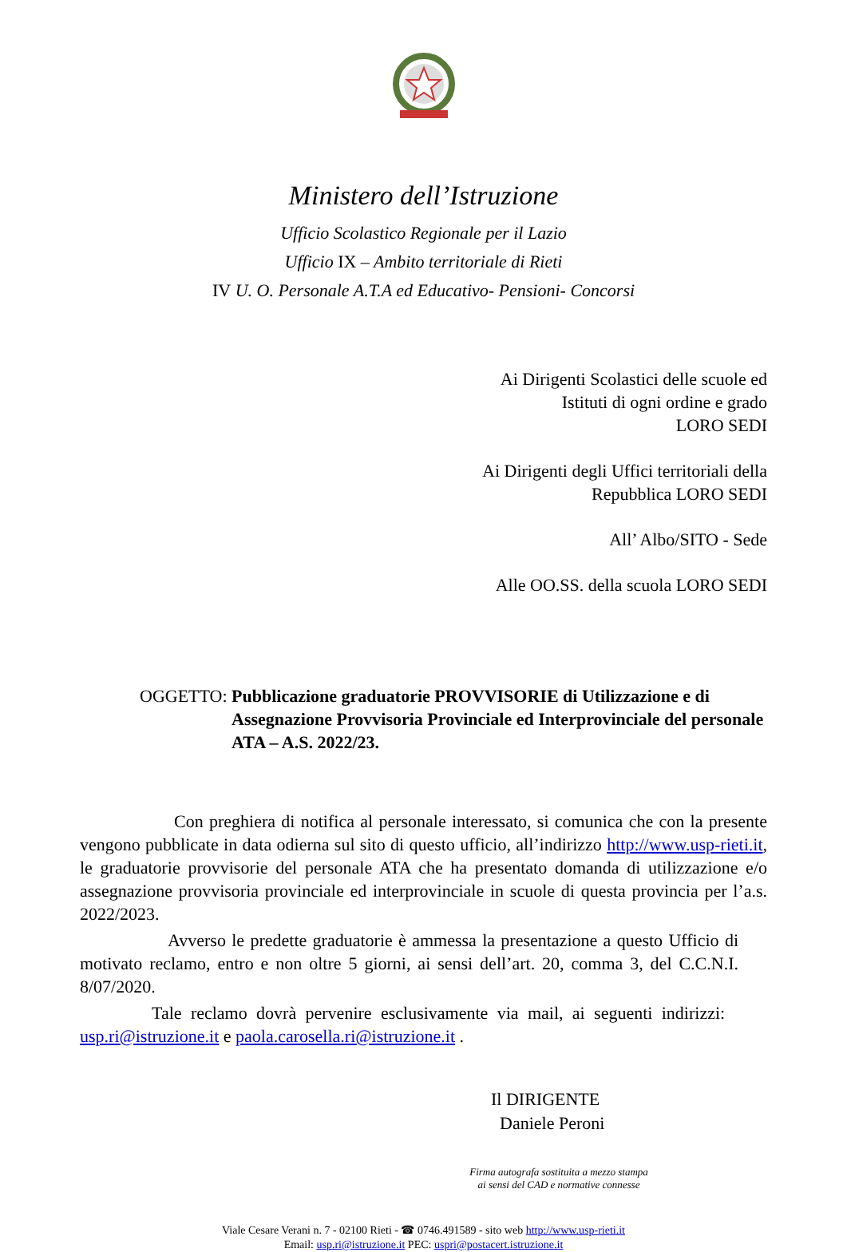Ministero dell’Istruzione
Ufficio Scolastico Regionale per il Lazio
Ufficio IX – Ambito territoriale di Rieti
IV U. O. Personale A.T.A ed Educativo- Pensioni- Concorsi
Ai Dirigenti Scolastici delle scuole ed
Istituti di ogni ordine e grado
LORO SEDI
Ai Dirigenti degli Uffici territoriali della
Repubblica LORO SEDI
All’ Albo/SITO - Sede
Alle OO.SS. della scuola LORO SEDI
OGGETTO: Pubblicazione graduatorie PROVVISORIE di Utilizzazione e di Assegnazione Provvisoria Provinciale ed Interprovinciale del personale ATA – A.S. 2022/23.
Con preghiera di notifica al personale interessato, si comunica che con la presente vengono pubblicate in data odierna sul sito di questo ufficio, all’indirizzo http://www.usp-rieti.it, le graduatorie provvisorie del personale ATA che ha presentato domanda di utilizzazione e/o assegnazione provvisoria provinciale ed interprovinciale in scuole di questa provincia per l’a.s. 2022/2023.
Avverso le predette graduatorie è ammessa la presentazione a questo Ufficio di motivato reclamo, entro e non oltre 5 giorni, ai sensi dell’art. 20, comma 3, del C.C.N.I. 8/07/2020.
Tale reclamo dovrà pervenire esclusivamente via mail, ai seguenti indirizzi: usp.ri@istruzione.it e paola.carosella.ri@istruzione.it .
Il DIRIGENTE
Daniele Peroni
Firma autografa sostituita a mezzo stampa
ai sensi del CAD e normative connesse
Viale Cesare Verani n. 7 - 02100 Rieti - ☎ 0746.491589 - sito web http://www.usp-rieti.it
Email: usp.ri@istruzione.it PEC: uspri@postacert.istruzione.it